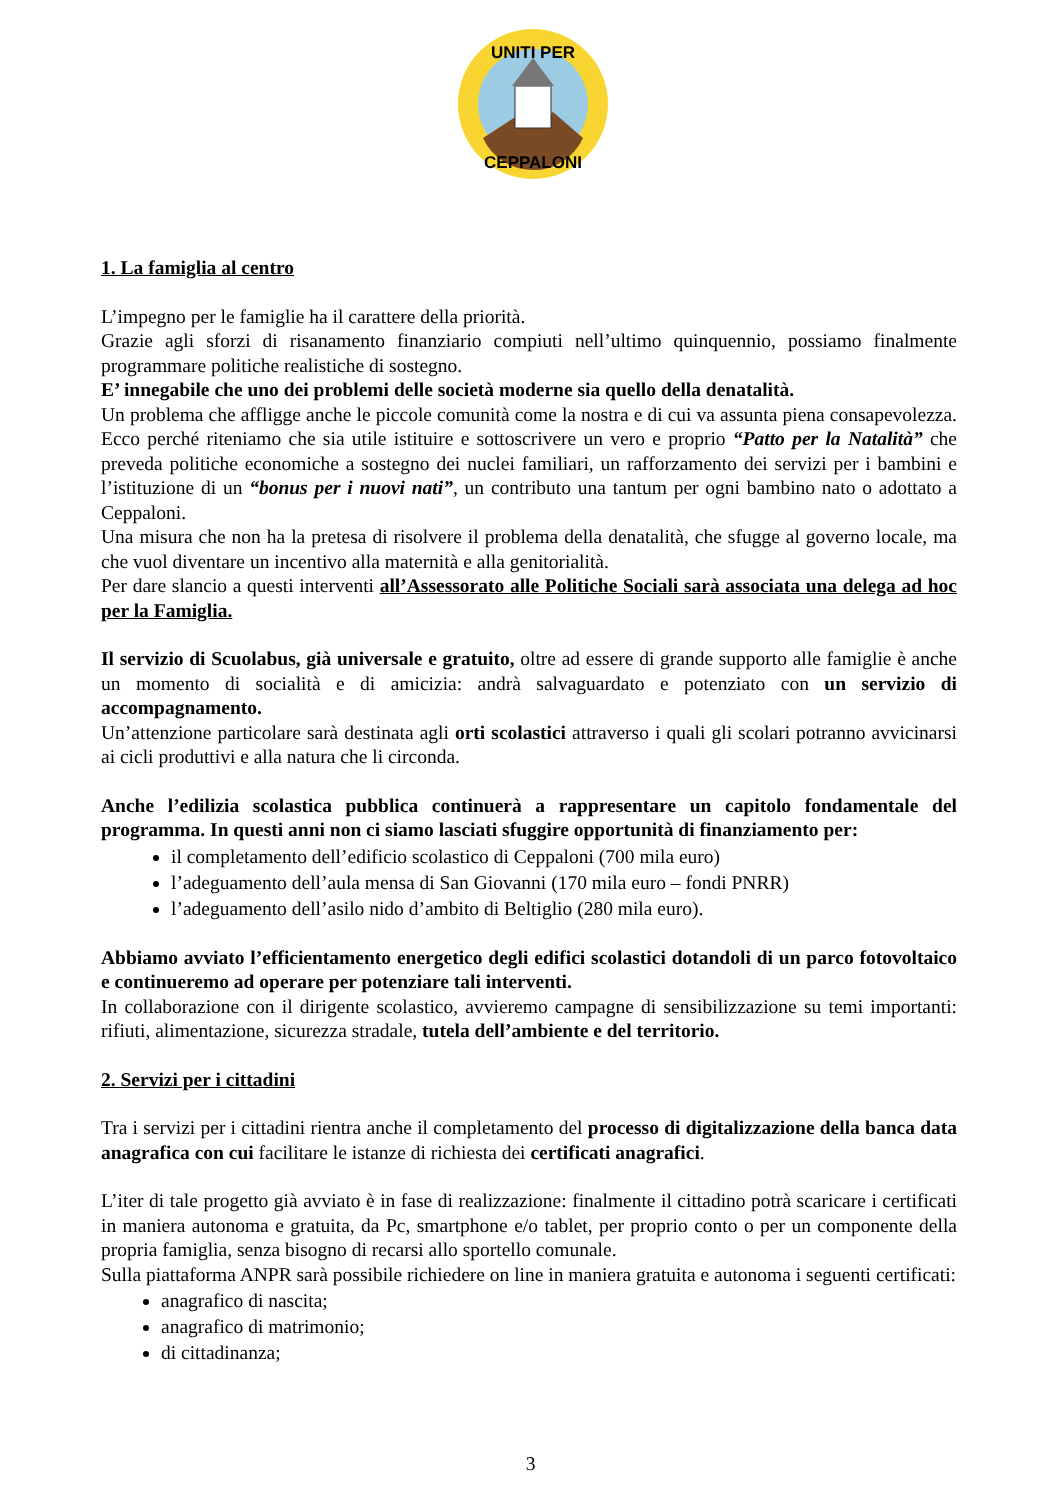UNITI PER
CEPPALONI
1. La famiglia al centro
L’impegno per le famiglie ha il carattere della priorità.
Grazie agli sforzi di risanamento finanziario compiuti nell’ultimo quinquennio, possiamo finalmente programmare politiche realistiche di sostegno.
E’ innegabile che uno dei problemi delle società moderne sia quello della denatalità.
Un problema che affligge anche le piccole comunità come la nostra e di cui va assunta piena consapevolezza. Ecco perché riteniamo che sia utile istituire e sottoscrivere un vero e proprio “Patto per la Natalità” che preveda politiche economiche a sostegno dei nuclei familiari, un rafforzamento dei servizi per i bambini e l’istituzione di un “bonus per i nuovi nati”, un contributo una tantum per ogni bambino nato o adottato a Ceppaloni.
Una misura che non ha la pretesa di risolvere il problema della denatalità, che sfugge al governo locale, ma che vuol diventare un incentivo alla maternità e alla genitorialità.
Per dare slancio a questi interventi all’Assessorato alle Politiche Sociali sarà associata una delega ad hoc per la Famiglia.
Il servizio di Scuolabus, già universale e gratuito, oltre ad essere di grande supporto alle famiglie è anche un momento di socialità e di amicizia: andrà salvaguardato e potenziato con un servizio di accompagnamento.
Un’attenzione particolare sarà destinata agli orti scolastici attraverso i quali gli scolari potranno avvicinarsi ai cicli produttivi e alla natura che li circonda.
Anche l’edilizia scolastica pubblica continuerà a rappresentare un capitolo fondamentale del programma. In questi anni non ci siamo lasciati sfuggire opportunità di finanziamento per:
il completamento dell’edificio scolastico di Ceppaloni (700 mila euro)
l’adeguamento dell’aula mensa di San Giovanni (170 mila euro – fondi PNRR)
l’adeguamento dell’asilo nido d’ambito di Beltiglio (280 mila euro).
Abbiamo avviato l’efficientamento energetico degli edifici scolastici dotandoli di un parco fotovoltaico e continueremo ad operare per potenziare tali interventi.
In collaborazione con il dirigente scolastico, avvieremo campagne di sensibilizzazione su temi importanti: rifiuti, alimentazione, sicurezza stradale, tutela dell’ambiente e del territorio.
2. Servizi per i cittadini
Tra i servizi per i cittadini rientra anche il completamento del processo di digitalizzazione della banca data anagrafica con cui facilitare le istanze di richiesta dei certificati anagrafici.
L’iter di tale progetto già avviato è in fase di realizzazione: finalmente il cittadino potrà scaricare i certificati in maniera autonoma e gratuita, da Pc, smartphone e/o tablet, per proprio conto o per un componente della propria famiglia, senza bisogno di recarsi allo sportello comunale.
Sulla piattaforma ANPR sarà possibile richiedere on line in maniera gratuita e autonoma i seguenti certificati:
anagrafico di nascita;
anagrafico di matrimonio;
di cittadinanza;
3